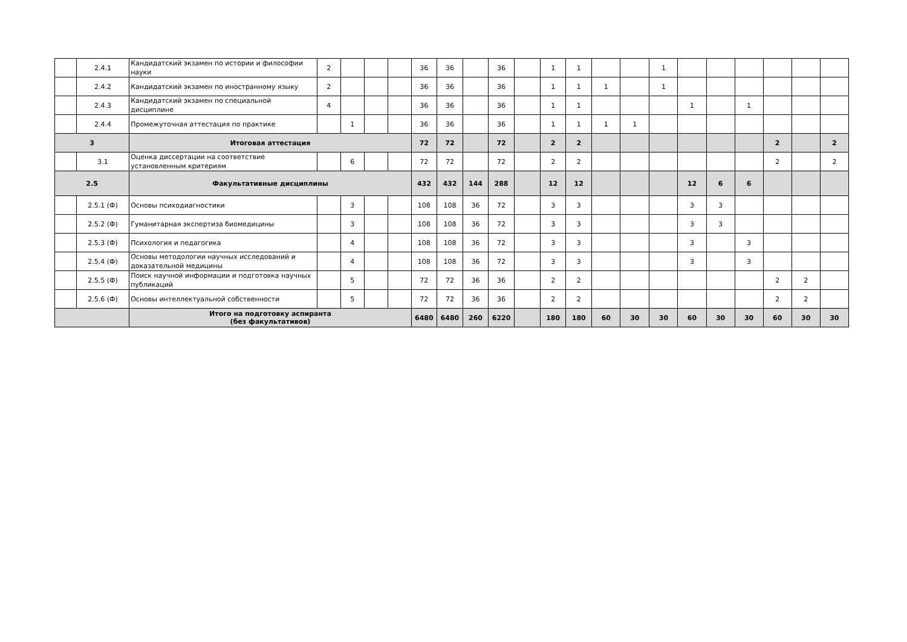| | 2.4.1 | Кандидатский экзамен по истории и философии науки | 2 | | | | 36 | 36 | | 36 | | 1 | 1 | | | 1 | | | | | | |
| | 2.4.2 | Кандидатский экзамен по иностранному языку | 2 | | | | 36 | 36 | | 36 | | 1 | 1 | 1 | | 1 | | | | | | |
| | 2.4.3 | Кандидатский экзамен по специальной дисциплине | 4 | | | | 36 | 36 | | 36 | | 1 | 1 | | | | 1 | | 1 | | | |
| | 2.4.4 | Промежуточная аттестация по практике | | 1 | | | 36 | 36 | | 36 | | 1 | 1 | 1 | 1 | | | | | | | |
| 3 | | Итоговая аттестация | | | | | 72 | 72 | | 72 | | 2 | 2 | | | | | | | 2 | | 2 |
| | 3.1 | Оценка диссертации на соответствие установленным критериям | | 6 | | | 72 | 72 | | 72 | | 2 | 2 | | | | | | | 2 | | 2 |
| 2.5 | | Факультативные дисциплины | | | | | 432 | 432 | 144 | 288 | | 12 | 12 | | | | 12 | 6 | 6 | | | |
| | 2.5.1 (Ф) | Основы психодиагностики | | 3 | | | 108 | 108 | 36 | 72 | | 3 | 3 | | | | 3 | 3 | | | | |
| | 2.5.2 (Ф) | Гуманитарная экспертиза биомедицины | | 3 | | | 108 | 108 | 36 | 72 | | 3 | 3 | | | | 3 | 3 | | | | |
| | 2.5.3 (Ф) | Психология и педагогика | | 4 | | | 108 | 108 | 36 | 72 | | 3 | 3 | | | | 3 | | 3 | | | |
| | 2.5.4 (Ф) | Основы методологии научных исследований и доказательной медицины | | 4 | | | 108 | 108 | 36 | 72 | | 3 | 3 | | | | 3 | | 3 | | | |
| | 2.5.5 (Ф) | Поиск научной информации и подготовка научных публикаций | | 5 | | | 72 | 72 | 36 | 36 | | 2 | 2 | | | | | | | 2 | 2 | |
| | 2.5.6 (Ф) | Основы интеллектуальной собственности | | 5 | | | 72 | 72 | 36 | 36 | | 2 | 2 | | | | | | | 2 | 2 | |
| | | Итого на подготовку аспиранта (без факультативов) | | | | | 6480 | 6480 | 260 | 6220 | | 180 | 180 | 60 | 30 | 30 | 60 | 30 | 30 | 60 | 30 | 30 |